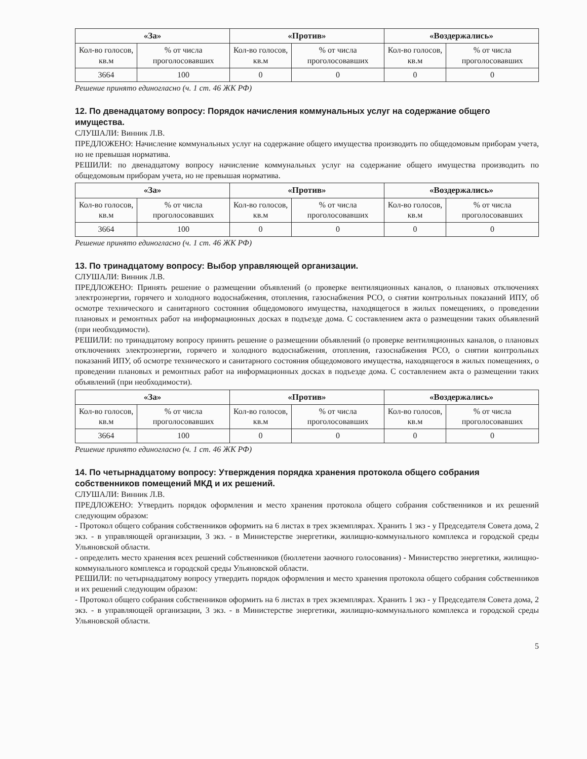| «За» | | «Против» | | «Воздержались» | |
| --- | --- | --- | --- | --- | --- |
| Кол-во голосов, кв.м | % от числа проголосовавших | Кол-во голосов, кв.м | % от числа проголосовавших | Кол-во голосов, кв.м | % от числа проголосовавших |
| 3664 | 100 | 0 | 0 | 0 | 0 |
Решение принято единогласно (ч. 1 ст. 46 ЖК РФ)
12. По двенадцатому вопросу: Порядок начисления коммунальных услуг на содержание общего имущества.
СЛУШАЛИ: Винник Л.В.
ПРЕДЛОЖЕНО: Начисление коммунальных услуг на содержание общего имущества производить по общедомовым приборам учета, но не превышая норматива.
РЕШИЛИ: по двенадцатому вопросу начисление коммунальных услуг на содержание общего имущества производить по общедомовым приборам учета, но не превышая норматива.
| «За» | | «Против» | | «Воздержались» | |
| --- | --- | --- | --- | --- | --- |
| Кол-во голосов, кв.м | % от числа проголосовавших | Кол-во голосов, кв.м | % от числа проголосовавших | Кол-во голосов, кв.м | % от числа проголосовавших |
| 3664 | 100 | 0 | 0 | 0 | 0 |
Решение принято единогласно (ч. 1 ст. 46 ЖК РФ)
13. По тринадцатому вопросу: Выбор управляющей организации.
СЛУШАЛИ: Винник Л.В.
ПРЕДЛОЖЕНО: Принять решение о размещении объявлений (о проверке вентиляционных каналов, о плановых отключениях электроэнергии, горячего и холодного водоснабжения, отопления, газоснабжения РСО, о снятии контрольных показаний ИПУ, об осмотре технического и санитарного состояния общедомового имущества, находящегося в жилых помещениях, о проведении плановых и ремонтных работ на информационных досках в подъезде дома. С составлением акта о размещении таких объявлений (при необходимости).
РЕШИЛИ: по тринадцатому вопросу принять решение о размещении объявлений (о проверке вентиляционных каналов, о плановых отключениях электроэнергии, горячего и холодного водоснабжения, отопления, газоснабжения РСО, о снятии контрольных показаний ИПУ, об осмотре технического и санитарного состояния общедомового имущества, находящегося в жилых помещениях, о проведении плановых и ремонтных работ на информационных досках в подъезде дома. С составлением акта о размещении таких объявлений (при необходимости).
| «За» | | «Против» | | «Воздержались» | |
| --- | --- | --- | --- | --- | --- |
| Кол-во голосов, кв.м | % от числа проголосовавших | Кол-во голосов, кв.м | % от числа проголосовавших | Кол-во голосов, кв.м | % от числа проголосовавших |
| 3664 | 100 | 0 | 0 | 0 | 0 |
Решение принято единогласно (ч. 1 ст. 46 ЖК РФ)
14. По четырнадцатому вопросу: Утверждения порядка хранения протокола общего собрания собственников помещений МКД и их решений.
СЛУШАЛИ: Винник Л.В.
ПРЕДЛОЖЕНО: Утвердить порядок оформления и место хранения протокола общего собрания собственников и их решений следующим образом:
- Протокол общего собрания собственников оформить на 6 листах в трех экземплярах. Хранить 1 экз - у Председателя Совета дома, 2 экз. - в управляющей организации, 3 экз. - в Министерстве энергетики, жилищно-коммунального комплекса и городской среды Ульяновской области.
- определить место хранения всех решений собственников (бюллетени заочного голосования) - Министерство энергетики, жилищно-коммунального комплекса и городской среды Ульяновской области.
РЕШИЛИ: по четырнадцатому вопросу утвердить порядок оформления и место хранения протокола общего собрания собственников и их решений следующим образом:
- Протокол общего собрания собственников оформить на 6 листах в трех экземплярах. Хранить 1 экз - у Председателя Совета дома, 2 экз. - в управляющей организации, 3 экз. - в Министерстве энергетики, жилищно-коммунального комплекса и городской среды Ульяновской области.
5